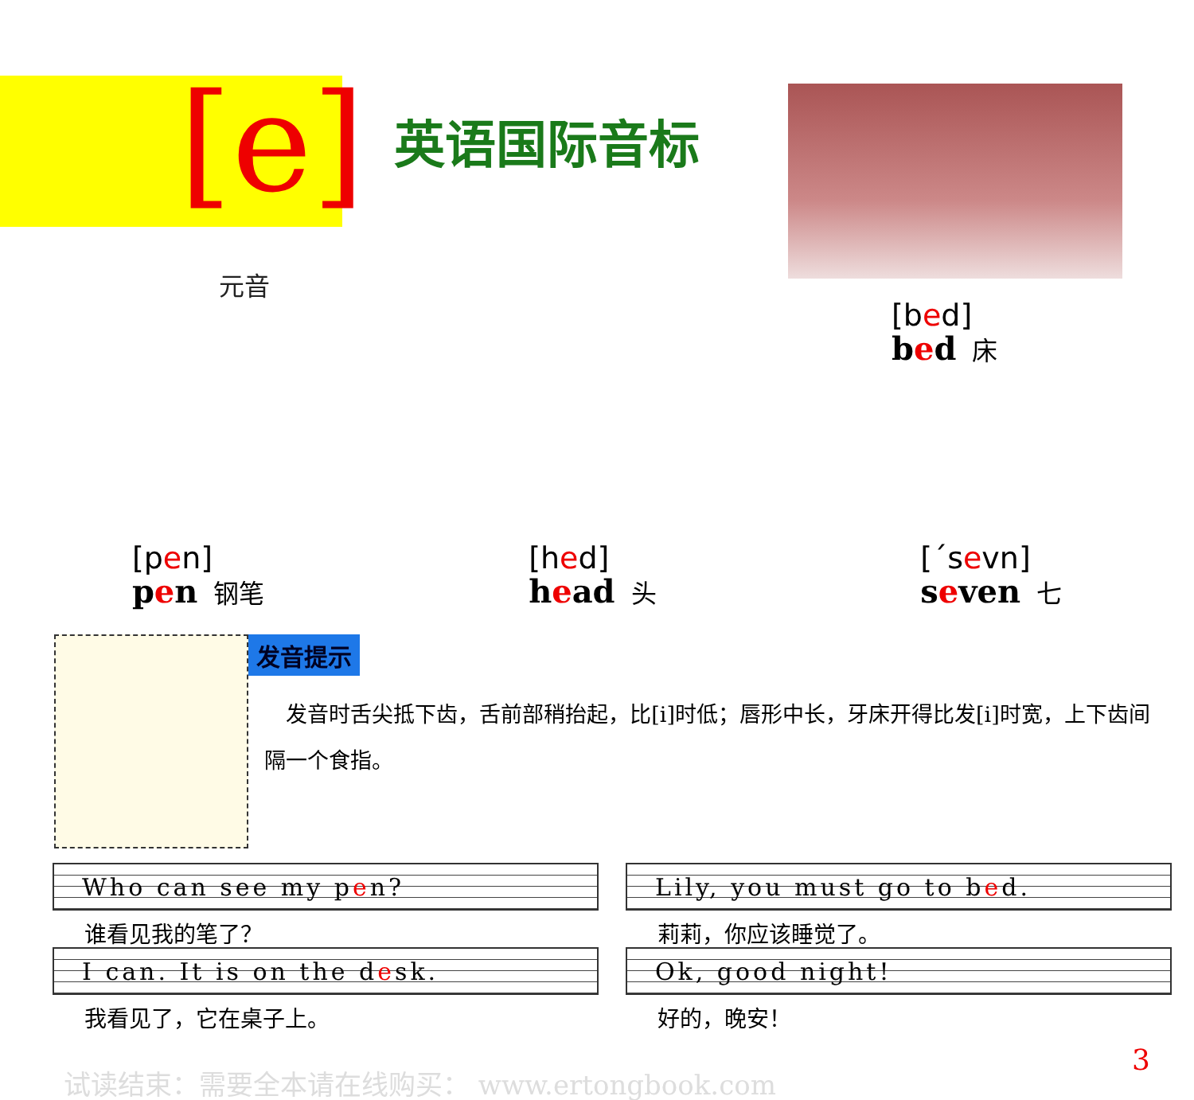[e]
元音
英语国际音标
[bed]
bed 床
[pen]
pen 钢笔
[hed]
head 头
[ˊsevn]
seven 七
发音提示
 发音时舌尖抵下齿，舌前部稍抬起，比[i]时低；唇形中长，牙床开得比发[i]时宽，上下齿间隔一个食指。
Who can see my pen?
Lily, you must go to bed.
谁看见我的笔了？
莉莉，你应该睡觉了。
I can. It is on the desk.
Ok, good night!
我看见了，它在桌子上。
好的，晚安！
试读结束：需要全本请在线购买： www.ertongbook.com
3